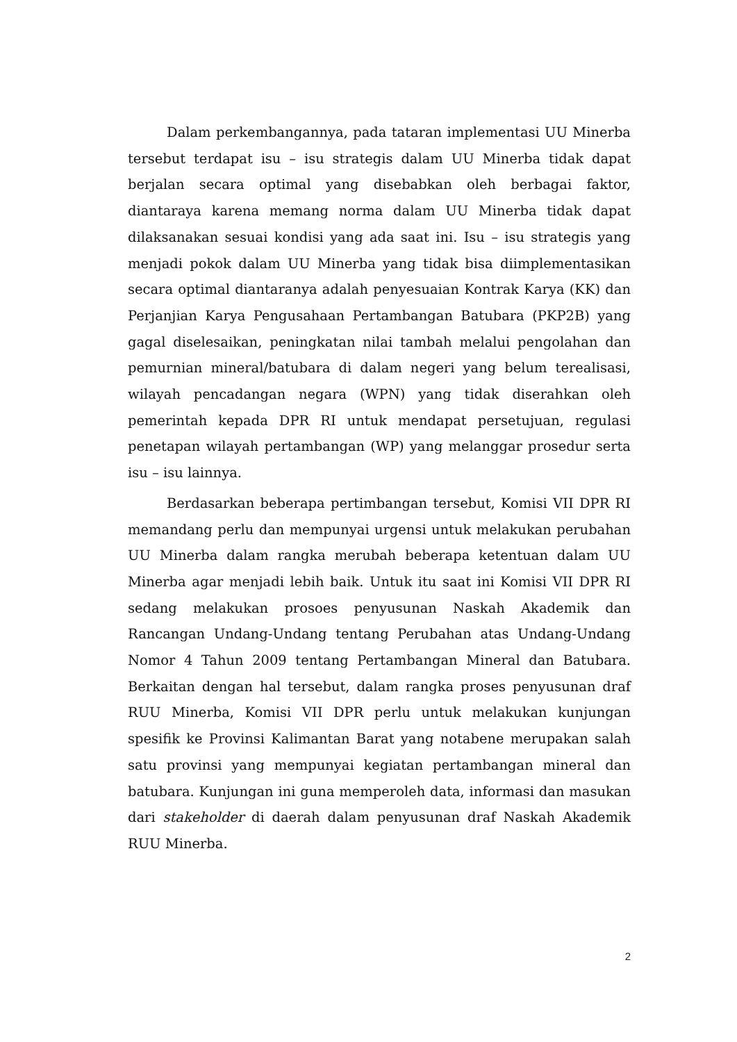Dalam perkembangannya, pada tataran implementasi UU Minerba tersebut terdapat isu – isu strategis dalam UU Minerba tidak dapat berjalan secara optimal yang disebabkan oleh berbagai faktor, diantaraya karena memang norma dalam UU Minerba tidak dapat dilaksanakan sesuai kondisi yang ada saat ini. Isu – isu strategis yang menjadi pokok dalam UU Minerba yang tidak bisa diimplementasikan secara optimal diantaranya adalah penyesuaian Kontrak Karya (KK) dan Perjanjian Karya Pengusahaan Pertambangan Batubara (PKP2B) yang gagal diselesaikan, peningkatan nilai tambah melalui pengolahan dan pemurnian mineral/batubara di dalam negeri yang belum terealisasi, wilayah pencadangan negara (WPN) yang tidak diserahkan oleh pemerintah kepada DPR RI untuk mendapat persetujuan, regulasi penetapan wilayah pertambangan (WP) yang melanggar prosedur serta isu – isu lainnya.
Berdasarkan beberapa pertimbangan tersebut, Komisi VII DPR RI memandang perlu dan mempunyai urgensi untuk melakukan perubahan UU Minerba dalam rangka merubah beberapa ketentuan dalam UU Minerba agar menjadi lebih baik. Untuk itu saat ini Komisi VII DPR RI sedang melakukan prosoes penyusunan Naskah Akademik dan Rancangan Undang-Undang tentang Perubahan atas Undang-Undang Nomor 4 Tahun 2009 tentang Pertambangan Mineral dan Batubara. Berkaitan dengan hal tersebut, dalam rangka proses penyusunan draf RUU Minerba, Komisi VII DPR perlu untuk melakukan kunjungan spesifik ke Provinsi Kalimantan Barat yang notabene merupakan salah satu provinsi yang mempunyai kegiatan pertambangan mineral dan batubara. Kunjungan ini guna memperoleh data, informasi dan masukan dari stakeholder di daerah dalam penyusunan draf Naskah Akademik RUU Minerba.
2